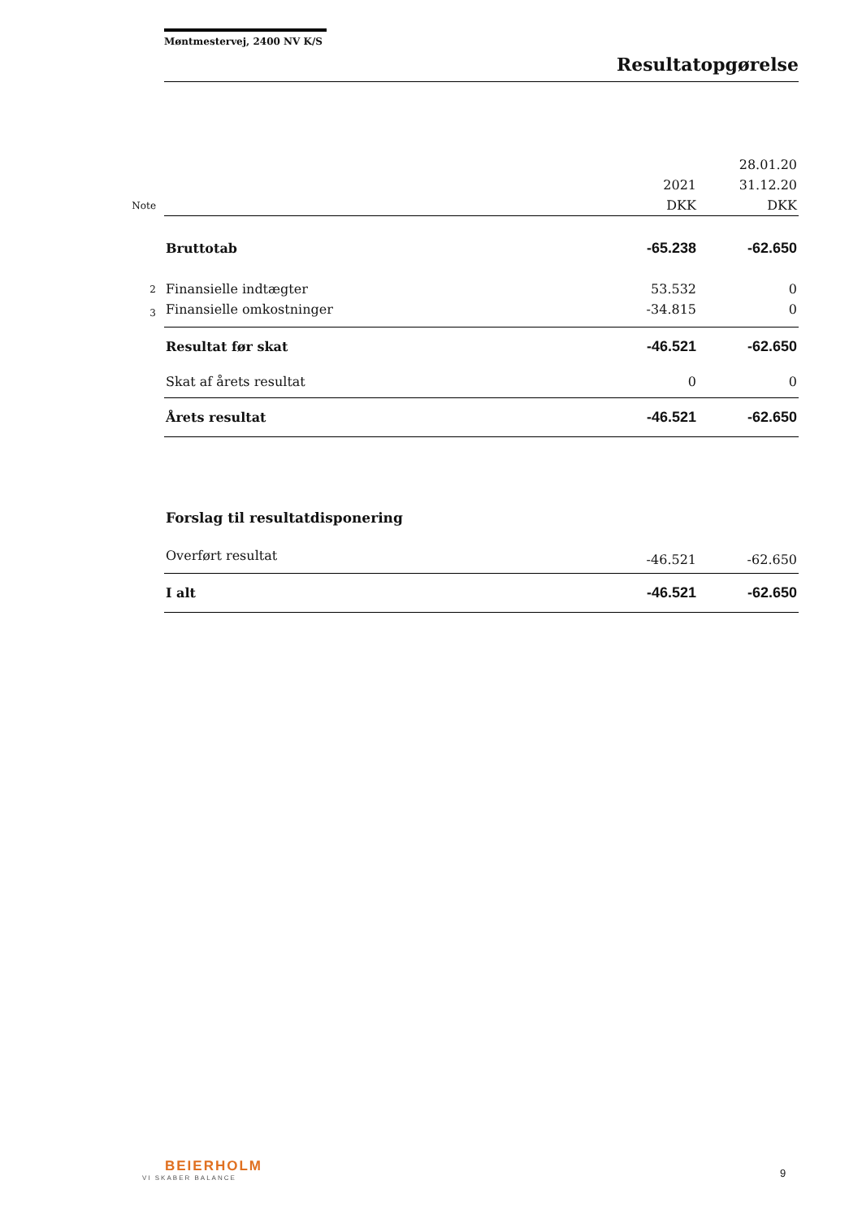Møntmestervej, 2400 NV K/S
Resultatopgørelse
| | | | 28.01.20 |
| | | 2021 | 31.12.20 |
| Note | | DKK | DKK |
| | Bruttotab | -65.238 | -62.650 |
| 2 | Finansielle indtægter | 53.532 | 0 |
| 3 | Finansielle omkostninger | -34.815 | 0 |
| | Resultat før skat | -46.521 | -62.650 |
| | Skat af årets resultat | 0 | 0 |
| | Årets resultat | -46.521 | -62.650 |
| | Forslag til resultatdisponering | | |
| | Overført resultat | -46.521 | -62.650 |
| | I alt | -46.521 | -62.650 |
BEIERHOLM
VI SKABER BALANCE
9